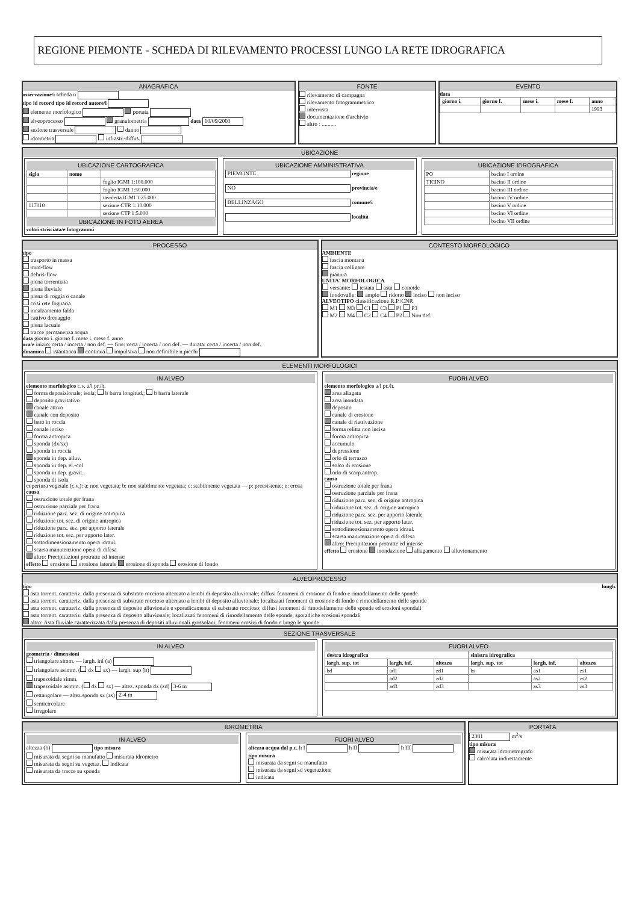REGIONE PIEMONTE - SCHEDA DI RILEVAMENTO PROCESSI LUNGO LA RETE IDROGRAFICA
ANAGRAFICA
osservazione/i scheda n
tipo id record tipo id record autore/i
elemento morfologico portata
alveoprocesso granulometria data 10/09/2003
sezione trasversale danno
idrometria infrastr.-diffus.
FONTE
rilevamento di campagna
rilevamento fotogrammetrico
intervista
documentazione d'archivio
altro : ..........
EVENTO
data
| giorno i. | giorno f. | mese i. | mese f. | anno |
| --- | --- | --- | --- | --- |
| | | | | 1993 |
UBICAZIONE
UBICAZIONE CARTOGRAFICA
| sigla | nome | |
| --- | --- | --- |
| | | foglio IGMI 1:100.000 |
| | | foglio IGMI 1:50.000 |
| | | tavoletta IGMI 1:25.000 |
| 117010 | | sezione CTR 1:10.000 |
| | | sezione CTP 1:5.000 |
UBICAZIONE IN FOTO AEREA
volo/i strisciata/e fotogrammi
UBICAZIONE AMMINISTRATIVA
PIEMONTE regione
NO provincia/e
BELLINZAGO comune/i
località
UBICAZIONE IDROGRAFICA
| PO | bacino I ordine |
| TICINO | bacino II ordine |
| | bacino III ordine |
| | bacino IV ordine |
| | bacino V ordine |
| | bacino VI ordine |
| | bacino VII ordine |
PROCESSO
tipo
trasporto in massa
mud-flow
debris-flow
piena torrentizia
piena fluviale
piena di roggia o canale
crisi rete fognaria
innalzamento falda
cattivo drenaggio
piena lacuale
tracce permanenza acqua
data giorno i. giorno f. mese i. mese f. anno
ora/e inizio: certa / incerta / non def. — fine: certa / incerta / non def. — durata: certa / incerta / non def.
dinamica istantanea continua impulsiva non definibile n.picchi
CONTESTO MORFOLOGICO
AMBIENTE
fascia montana
fascia collinare
pianura
UNITA' MORFOLOGICA
versante: testata asta conoide
fondovalle: ampio ridotto inciso non inciso
ALVEOTIPO classificazione R.P./CNR
M1 M3 C1 C3 P1 P3
M2 M4 C2 C4 P2 Non def.
ELEMENTI MORFOLOGICI
IN ALVEO
elemento morfologico c.v. a/l pr./h.
forma deposizionale; isola; b barra longitud.; b barra laterale
deposito gravitativo
canale attivo
canale con deposito
letto in roccia
canale inciso
forma antropica
sponda (dx/sx)
sponda in roccia
sponda in dep. alluv.
sponda in dep. el.-col
sponda in dep. gravit.
sponda di isola
copertura vegetale (c.v.): a: non vegetata; b: non stabilmente vegetata; c: stabilmente vegetata — p: preesistente; e: erosa
causa
ostruzione totale per frana
ostruzione parziale per frana
riduzione parz. sez. di origine antropica
riduzione tot. sez. di origine antropica
riduzione parz. sez. per apporto laterale
riduzione tot. sez. per apporto later.
sottodimensionamento opera idraul.
scarsa manutenzione opera di difesa
altro: Precipitazioni protratte ed intense
effetto erosione erosione laterale erosione di sponda erosione di fondo
FUORI ALVEO
elemento morfologico a/l pr./h.
area allagata
area inondata
deposito
canale di erosione
canale di riattivazione
forma relitta non incisa
forma antropica
accumulo
depressione
orlo di terrazzo
solco di erosione
orlo di scarp.antrop.
causa
ostruzione totale per frana
ostruzione parziale per frana
riduzione parz. sez. di origine antropica
riduzione tot. sez. di origine antropica
riduzione parz. sez. per apporto laterale
riduzione tot. sez. per apporto later.
sottodimensionamento opera idraul.
scarsa manutenzione opera di difesa
altro: Precipitazioni protratte ed intense
effetto erosione inondazione allagamento alluvionamento
ALVEOPROCESSO
tipo lungh.
asta torrent. caratteriz. dalla presenza di substrato roccioso alternato a lembi di deposito alluvionale; diffusi fenomeni di erosione di fondo e rimodellamento delle sponde
asta torrent. caratteriz. dalla presenza di substrato roccioso alternato a lembi di deposito alluvionale; localizzati fenomeni di erosione di fondo e rimodellamento delle sponde
asta torrent. caratteriz. dalla presenza di deposito alluvionale e sporadicamente di substrato roccioso; diffusi fenomeni di rimodellamento delle sponde ed erosioni spondali
asta torrent. caratteriz. dalla presenza di deposito alluvionale; localizzati fenomeni di rimodellamento delle sponde, sporadiche erosioni spondali
altro: Asta fluviale caratterizzata dalla presenza di depositi alluvionali grossolani; fenomeni erosivi di fondo e lungo le sponde
SEZIONE TRASVERSALE
IN ALVEO
geometria / dimensioni
triangolare simm. — largh. inf (a)
triangolare asimm. ( dx sx) — largh. sup (b)
trapezoidale simm.
trapezoidale asimm. ( dx sx) — altez. sponda dx (zd) 3-6 m
rettangolare — altez.sponda sx (zs) 2-4 m
semicircolare
irregolare
FUORI ALVEO
| destra idrografica | | | sinistra idrografica | | |
| --- | --- | --- | --- | --- | --- |
| largh. sup. tot | largh. inf. | altezza | largh. sup. tot | largh. inf. | altezza |
| bd | ad1 | zd1 | bs | as1 | zs1 |
| | ad2 | zd2 | | as2 | zs2 |
| | ad3 | zd3 | | as3 | zs3 |
IDROMETRIA
IN ALVEO
altezza (h) tipo misura
misurata da segni su manufatto misurata idrometro
misurata da segni su vegetaz. indicata
misurata da tracce su sponda
FUORI ALVEO
altezza acqua dal p.c. h I h II h III
tipo misura
misurata da segni su manufatto
misurata da segni su vegetazione
indicata
PORTATA
2381 m<sup>3</sup>/s
tipo misura
misurata idrometrografo
calcolata indirettamente